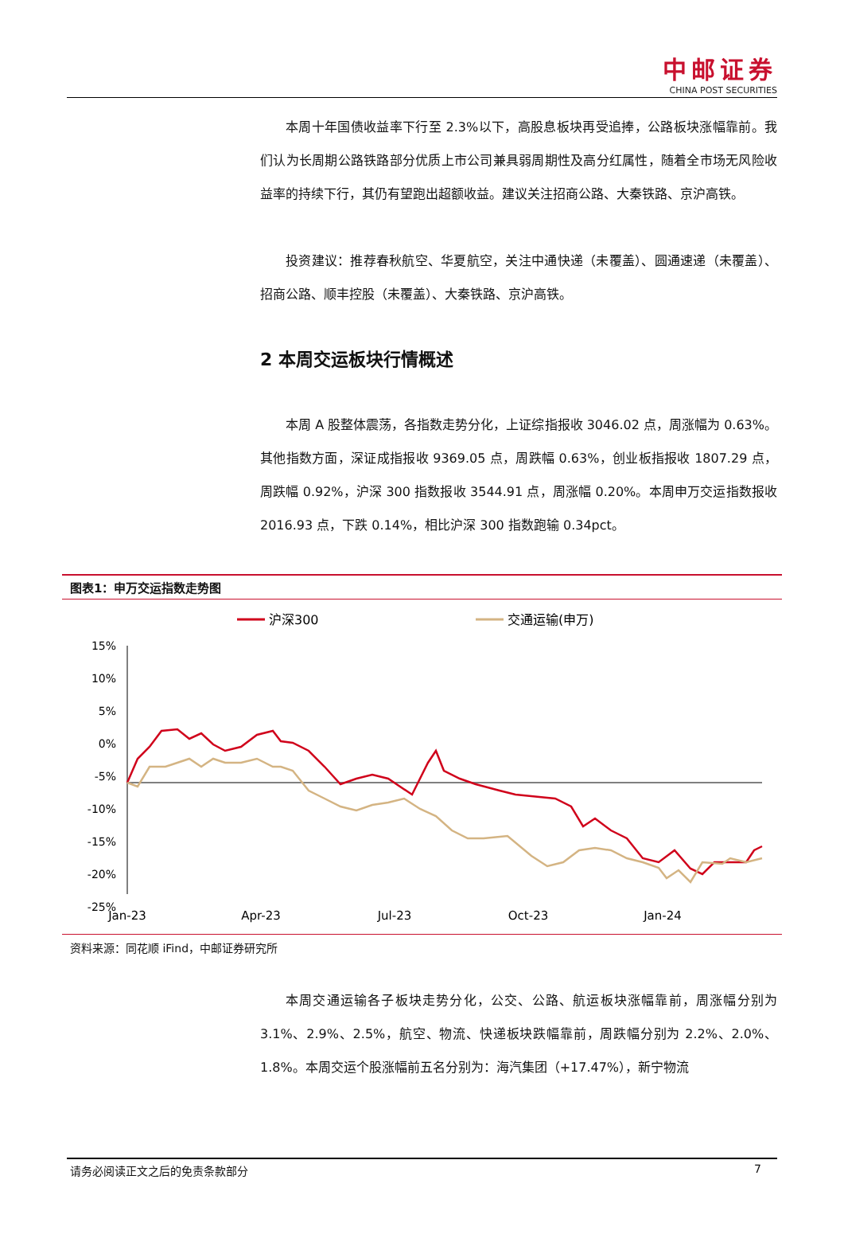中邮证券
CHINA POST SECURITIES
本周十年国债收益率下行至 2.3%以下，高股息板块再受追捧，公路板块涨幅靠前。我们认为长周期公路铁路部分优质上市公司兼具弱周期性及高分红属性，随着全市场无风险收益率的持续下行，其仍有望跑出超额收益。建议关注招商公路、大秦铁路、京沪高铁。
投资建议：推荐春秋航空、华夏航空，关注中通快递（未覆盖）、圆通速递（未覆盖）、招商公路、顺丰控股（未覆盖）、大秦铁路、京沪高铁。
2 本周交运板块行情概述
本周 A 股整体震荡，各指数走势分化，上证综指报收 3046.02 点，周涨幅为 0.63%。其他指数方面，深证成指报收 9369.05 点，周跌幅 0.63%，创业板指报收 1807.29 点，周跌幅 0.92%，沪深 300 指数报收 3544.91 点，周涨幅 0.20%。本周申万交运指数报收 2016.93 点，下跌 0.14%，相比沪深 300 指数跑输 0.34pct。
图表1：申万交运指数走势图
沪深300
交通运输(申万)
15%
10%
5%
0%
-5%
-10%
-15%
-20%
-25%
Jan-23
Apr-23
Jul-23
Oct-23
Jan-24
资料来源：同花顺 iFind，中邮证券研究所
本周交通运输各子板块走势分化，公交、公路、航运板块涨幅靠前，周涨幅分别为 3.1%、2.9%、2.5%，航空、物流、快递板块跌幅靠前，周跌幅分别为 2.2%、2.0%、1.8%。本周交运个股涨幅前五名分别为：海汽集团（+17.47%），新宁物流
请务必阅读正文之后的免责条款部分 7